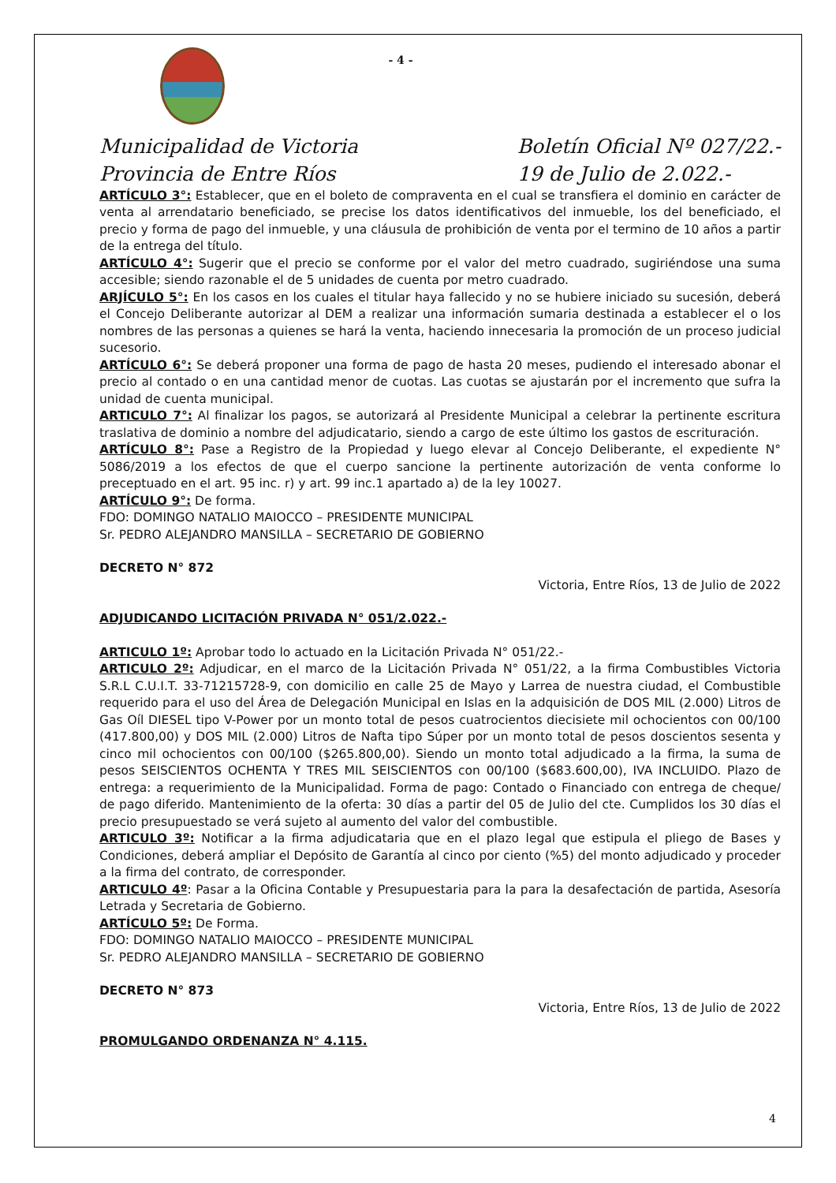- 4 -
Municipalidad de Victoria
Provincia de Entre Ríos
Boletín Oficial Nº 027/22.-
19 de Julio de 2.022.-
ARTÍCULO 3°: Establecer, que en el boleto de compraventa en el cual se transfiera el dominio en carácter de venta al arrendatario beneficiado, se precise los datos identificativos del inmueble, los del beneficiado, el precio y forma de pago del inmueble, y una cláusula de prohibición de venta por el termino de 10 años a partir de la entrega del título.
ARTÍCULO 4°: Sugerir que el precio se conforme por el valor del metro cuadrado, sugiriéndose una suma accesible; siendo razonable el de 5 unidades de cuenta por metro cuadrado.
ARJÍCULO 5°: En los casos en los cuales el titular haya fallecido y no se hubiere iniciado su sucesión, deberá el Concejo Deliberante autorizar al DEM a realizar una información sumaria destinada a establecer el o los nombres de las personas a quienes se hará la venta, haciendo innecesaria la promoción de un proceso judicial sucesorio.
ARTÍCULO 6°: Se deberá proponer una forma de pago de hasta 20 meses, pudiendo el interesado abonar el precio al contado o en una cantidad menor de cuotas. Las cuotas se ajustarán por el incremento que sufra la unidad de cuenta municipal.
ARTICULO 7°: Al finalizar los pagos, se autorizará al Presidente Municipal a celebrar la pertinente escritura traslativa de dominio a nombre del adjudicatario, siendo a cargo de este último los gastos de escrituración.
ARTÍCULO 8°: Pase a Registro de la Propiedad y luego elevar al Concejo Deliberante, el expediente N° 5086/2019 a los efectos de que el cuerpo sancione la pertinente autorización de venta conforme lo preceptuado en el art. 95 inc. r) y art. 99 inc.1 apartado a) de la ley 10027.
ARTÍCULO 9°: De forma.
FDO: DOMINGO NATALIO MAIOCCO – PRESIDENTE MUNICIPAL
Sr. PEDRO ALEJANDRO MANSILLA – SECRETARIO DE GOBIERNO
DECRETO N° 872
Victoria, Entre Ríos, 13 de Julio de 2022
ADJUDICANDO LICITACIÓN PRIVADA N° 051/2.022.-
ARTICULO 1º: Aprobar todo lo actuado en la Licitación Privada N° 051/22.-
ARTICULO 2º: Adjudicar, en el marco de la Licitación Privada N° 051/22, a la firma Combustibles Victoria S.R.L C.U.I.T. 33-71215728-9, con domicilio en calle 25 de Mayo y Larrea de nuestra ciudad, el Combustible requerido para el uso del Área de Delegación Municipal en Islas en la adquisición de DOS MIL (2.000) Litros de Gas Oíl DIESEL tipo V-Power por un monto total de pesos cuatrocientos diecisiete mil ochocientos con 00/100 (417.800,00) y DOS MIL (2.000) Litros de Nafta tipo Súper por un monto total de pesos doscientos sesenta y cinco mil ochocientos con 00/100 ($265.800,00). Siendo un monto total adjudicado a la firma, la suma de pesos SEISCIENTOS OCHENTA Y TRES MIL SEISCIENTOS con 00/100 ($683.600,00), IVA INCLUIDO. Plazo de entrega: a requerimiento de la Municipalidad. Forma de pago: Contado o Financiado con entrega de cheque/ de pago diferido. Mantenimiento de la oferta: 30 días a partir del 05 de Julio del cte. Cumplidos los 30 días el precio presupuestado se verá sujeto al aumento del valor del combustible.
ARTICULO 3º: Notificar a la firma adjudicataria que en el plazo legal que estipula el pliego de Bases y Condiciones, deberá ampliar el Depósito de Garantía al cinco por ciento (%5) del monto adjudicado y proceder a la firma del contrato, de corresponder.
ARTICULO 4º: Pasar a la Oficina Contable y Presupuestaria para la para la desafectación de partida, Asesoría Letrada y Secretaria de Gobierno.
ARTÍCULO 5º: De Forma.
FDO: DOMINGO NATALIO MAIOCCO – PRESIDENTE MUNICIPAL
Sr. PEDRO ALEJANDRO MANSILLA – SECRETARIO DE GOBIERNO
DECRETO N° 873
Victoria, Entre Ríos, 13 de Julio de 2022
PROMULGANDO ORDENANZA N° 4.115.
4